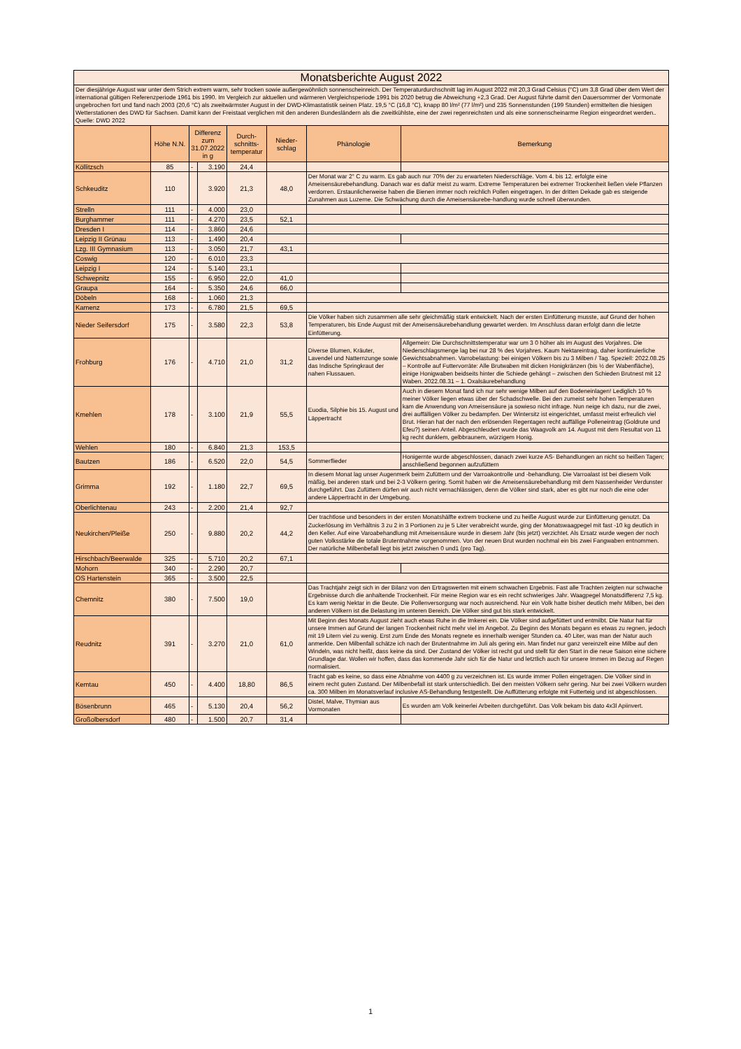| Monatsberichte August 2022 | | | | | | | |
| Der diesjährige August war unter dem Strich extrem warm, sehr trocken sowie außergewöhnlich sonnenscheinreich. Der Temperaturdurchschnitt lag im August 2022 mit 20,3 Grad Celsius (°C) um 3,8 Grad über dem Wert der international gültigen Referenzperiode 1961 bis 1990. Im Vergleich zur aktuellen und wärmeren Vergleichsperiode 1991 bis 2020 betrug die Abweichung +2,3 Grad. Der August führte damit den Dauersommer der Vormonate ungebrochen fort und fand nach 2003 (20,6 °C) als zweitwärmster August in der DWD-Klimastatistik seinen Platz. 19,5 °C (16,8 °C), knapp 80 l/m² (77 l/m²) und 235 Sonnenstunden (199 Stunden) ermittelten die hiesigen Wetterstationen des DWD für Sachsen. Damit kann der Freistaat verglichen mit den anderen Bundesländern als die zweitkühlste, eine der zwei regenreichsten und als eine sonnenscheinarme Region eingeordnet werden.. Quelle: DWD 2022 | | | | | | | |
| | Höhe N.N. | Differenz zum 31.07.2022 in g | | Durch-schnitts-temperatur | Nieder-schlag | Phänologie | Bemerkung |
| Köllitzsch | 85 | - | 3.190 | 24,4 | | | |
| Schkeuditz | 110 | | 3.920 | 21,3 | 48,0 | Der Monat war 2° C zu warm. Es gab auch nur 70% der zu erwarteten Niederschläge. Vom 4. bis 12. erfolgte eine Ameisensäurebehandlung. Danach war es dafür meist zu warm. Extreme Temperaturen bei extremer Trockenheit ließen viele Pflanzen verdorren. Erstaunlicherweise haben die Bienen immer noch reichlich Pollen eingetragen. In der dritten Dekade gab es steigende Zunahmen aus Luzerne. Die Schwächung durch die Ameisensäurebe-handlung wurde schnell überwunden. | |
| Strelln | 111 | - | 4.000 | 23,0 | | | |
| Burghammer | 111 | - | 4.270 | 23,5 | 52,1 | | |
| Dresden I | 114 | - | 3.860 | 24,6 | | | |
| Leipzig II Grünau | 113 | - | 1.490 | 20,4 | | | |
| Lzg. III Gymnasium | 113 | - | 3.050 | 21,7 | 43,1 | | |
| Coswig | 120 | - | 6.010 | 23,3 | | | |
| Leipzig I | 124 | - | 5.140 | 23,1 | | | |
| Schwepnitz | 155 | - | 6.950 | 22,0 | 41,0 | | |
| Graupa | 164 | - | 5.350 | 24,6 | 66,0 | | |
| Döbeln | 168 | - | 1.060 | 21,3 | | | |
| Kamenz | 173 | - | 6.780 | 21,5 | 69,5 | | |
| Nieder Seifersdorf | 175 | - | 3.580 | 22,3 | 53,8 | Die Völker haben sich zusammen alle sehr gleichmäßig stark entwickelt. Nach der ersten Einfütterung musste, auf Grund der hohen Temperaturen, bis Ende August mit der Ameisensäurebehandlung gewartet werden. Im Anschluss daran erfolgt dann die letzte Einfütterung. | |
| Frohburg | 176 | - | 4.710 | 21,0 | 31,2 | Diverse Blumen, Kräuter, Lavendel und Natternzunge sowie das Indische Springkraut der nahen Flussauen. | Allgemein: Die Durchschnittstemperatur war um 3 0 höher als im August des Vorjahres. Die Niederschlagsmenge lag bei nur 28 % des Vorjahres. Kaum Nektareintrag, daher kontinuierliche Gewichtsabnahmen. Varrobelastung: bei einigen Völkern bis zu 3 Milben / Tag. Speziell: 2022.08.25 – Kontrolle auf Futtervorräte: Alle Brutwaben mit dicken Honigkränzen (bis ½ der Wabenfläche), einige Honigwaben beidseits hinter die Schiede gehängt – zwischen den Schieden Brutnest mit 12 Waben. 2022.08.31 – 1. Oxalsäurebehandlung |
| Kmehlen | 178 | - | 3.100 | 21,9 | 55,5 | Euodia, Silphie bis 15. August und Läppertracht | Auch in diesem Monat fand ich nur sehr wenige Milben auf den Bodeneinlagen! Lediglich 10 % meiner Völker liegen etwas über der Schadschwelle. Bei den zumeist sehr hohen Temperaturen kam die Anwendung von Ameisensäure ja sowieso nicht infrage. Nun neige ich dazu, nur die zwei, drei auffälligen Völker zu bedampfen. Der Wintersitz ist eingerichtet, umfasst meist erfreulich viel Brut. Hieran hat der nach den erlösenden Regentagen recht auffällige Polleneintrag (Goldrute und Efeu?) seinen Anteil. Abgeschleudert wurde das Waagvolk am 14. August mit dem Resultat von 11 kg recht dunklem, gelbbraunem, würzigem Honig. |
| Wehlen | 180 | - | 6.840 | 21,3 | 153,5 | | |
| Bautzen | 186 | - | 6.520 | 22,0 | 54,5 | Sommerflieder | Honigernte wurde abgeschlossen, danach zwei kurze AS- Behandlungen an nicht so heißen Tagen; anschließend begonnen aufzufüttern |
| Grimma | 192 | - | 1.180 | 22,7 | 69,5 | In diesem Monat lag unser Augenmerk beim Zufüttern und der Varroakontrolle und -behandlung. Die Varroalast ist bei diesem Volk mäßig, bei anderen stark und bei 2-3 Völkern gering. Somit haben wir die Ameisensäurebehandlung mit dem Nassenheider Verdunster durchgeführt. Das Zufüttern dürfen wir auch nicht vernachlässigen, denn die Völker sind stark, aber es gibt nur noch die eine oder andere Läppertracht in der Umgebung. | |
| Oberlichtenau | 243 | - | 2.200 | 21,4 | 92,7 | | |
| Neukirchen/Pleiße | 250 | - | 9.880 | 20,2 | 44,2 | Der trachtlose und besonders in der ersten Monatshälfte extrem trockene und zu heiße August wurde zur Einfütterung genutzt. Da Zuckerlösung im Verhältnis 3 zu 2 in 3 Portionen zu je 5 Liter verabreicht wurde, ging der Monatswaagpegel mit fast -10 kg deutlich in den Keller. Auf eine Varoabehandlung mit Ameisensäure wurde in diesem Jahr (bis jetzt) verzichtet. Als Ersatz wurde wegen der noch guten Volksstärke die totale Brutentnahme vorgenommen. Von der neuen Brut wurden nochmal ein bis zwei Fangwaben entnommen. Der natürliche Milbenbefall liegt bis jetzt zwischen 0 und1 (pro Tag). | |
| Hirschbach/Beerwalde | 325 | - | 5.710 | 20,2 | 67,1 | | |
| Mohorn | 340 | - | 2.290 | 20,7 | | | |
| OS Hartenstein | 365 | - | 3.500 | 22,5 | | | |
| Chemnitz | 380 | - | 7.500 | 19,0 | | Das Trachtjahr zeigt sich in der Bilanz von den Ertragswerten mit einem schwachen Ergebnis. Fast alle Trachten zeigten nur schwache Ergebnisse durch die anhaltende Trockenheit. Für meine Region war es ein recht schwieriges Jahr. Waagpegel Monatsdifferenz 7,5 kg. Es kam wenig Nektar in die Beute. Die Pollenversorgung war noch ausreichend. Nur ein Volk hatte bisher deutlich mehr Milben, bei den anderen Völkern ist die Belastung im unteren Bereich. Die Völker sind gut bis stark entwickelt. | |
| Reudnitz | 391 | - | 3.270 | 21,0 | 61,0 | Mit Beginn des Monats August zieht auch etwas Ruhe in die Imkerei ein. Die Völker sind aufgefüttert und entmilbt. Die Natur hat für unsere Immen auf Grund der langen Trockenheit nicht mehr viel im Angebot. Zu Beginn des Monats begann es etwas zu regnen, jedoch mit 19 Litern viel zu wenig. Erst zum Ende des Monats regnete es innerhalb weniger Stunden ca. 40 Liter, was man der Natur auch anmerkte. Den Milbenfall schätze ich nach der Brutentnahme im Juli als gering ein. Man findet nur ganz vereinzelt eine Milbe auf den Windeln, was nicht heißt, dass keine da sind. Der Zustand der Völker ist recht gut und stellt für den Start in die neue Saison eine sichere Grundlage dar. Wollen wir hoffen, dass das kommende Jahr sich für die Natur und letztlich auch für unsere Immen im Bezug auf Regen normalisiert. | |
| Kemtau | 450 | - | 4.400 | 18,80 | 86,5 | Tracht gab es keine, so dass eine Abnahme von 4400 g zu verzeichnen ist. Es wurde immer Pollen eingetragen. Die Völker sind in einem recht guten Zustand. Der Milbenbefall ist stark unterschiedlich. Bei den meisten Völkern sehr gering. Nur bei zwei Völkern wurden ca. 300 Milben im Monatsverlauf inclusive AS-Behandlung festgestellt. Die Auffütterung erfolgte mit Futterteig und ist abgeschlossen. | |
| Bösenbrunn | 465 | - | 5.130 | 20,4 | 56,2 | Distel, Malve, Thymian aus Vormonaten | Es wurden am Volk keinerlei Arbeiten durchgeführt. Das Volk bekam bis dato 4x3l Apiinvert. |
| Großolbersdorf | 480 | - | 1.500 | 20,7 | 31,4 | | |
1